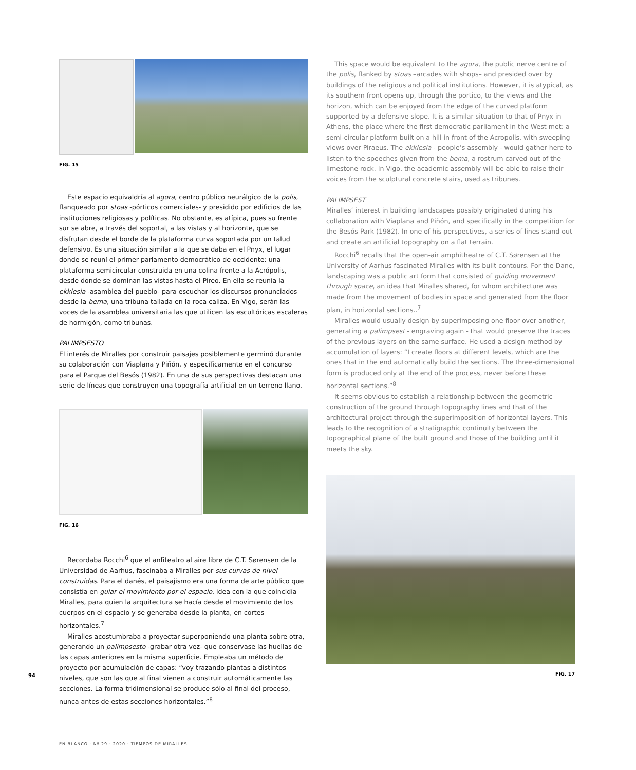FIG. 15
Este espacio equivaldría al agora, centro público neurálgico de la polis, flanqueado por stoas -pórticos comerciales- y presidido por edificios de las instituciones religiosas y políticas. No obstante, es atípica, pues su frente sur se abre, a través del soportal, a las vistas y al horizonte, que se disfrutan desde el borde de la plataforma curva soportada por un talud defensivo. Es una situación similar a la que se daba en el Pnyx, el lugar donde se reuní el primer parlamento democrático de occidente: una plataforma semicircular construida en una colina frente a la Acrópolis, desde donde se dominan las vistas hasta el Pireo. En ella se reunía la ekklesia -asamblea del pueblo- para escuchar los discursos pronunciados desde la bema, una tribuna tallada en la roca caliza. En Vigo, serán las voces de la asamblea universitaria las que utilicen las escultóricas escaleras de hormigón, como tribunas.
PALIMPSESTO
El interés de Miralles por construir paisajes posiblemente germinó durante su colaboración con Viaplana y Piñón, y específicamente en el concurso para el Parque del Besós (1982). En una de sus perspectivas destacan una serie de líneas que construyen una topografía artificial en un terreno llano.
FIG. 16
Recordaba Rocchi<sup>6</sup> que el anfiteatro al aire libre de C.T. Sørensen de la Universidad de Aarhus, fascinaba a Miralles por sus curvas de nivel construidas. Para el danés, el paisajismo era una forma de arte público que consistía en guiar el movimiento por el espacio, idea con la que coincidía Miralles, para quien la arquitectura se hacía desde el movimiento de los cuerpos en el espacio y se generaba desde la planta, en cortes horizontales.<sup>7</sup>
Miralles acostumbraba a proyectar superponiendo una planta sobre otra, generando un palimpsesto -grabar otra vez- que conservase las huellas de las capas anteriores en la misma superficie. Empleaba un método de proyecto por acumulación de capas: “voy trazando plantas a distintos niveles, que son las que al final vienen a construir automáticamente las secciones. La forma tridimensional se produce sólo al final del proceso, nunca antes de estas secciones horizontales.”<sup>8</sup>
This space would be equivalent to the agora, the public nerve centre of the polis, flanked by stoas –arcades with shops– and presided over by buildings of the religious and political institutions. However, it is atypical, as its southern front opens up, through the portico, to the views and the horizon, which can be enjoyed from the edge of the curved platform supported by a defensive slope. It is a similar situation to that of Pnyx in Athens, the place where the first democratic parliament in the West met: a semi-circular platform built on a hill in front of the Acropolis, with sweeping views over Piraeus. The ekklesia - people’s assembly - would gather here to listen to the speeches given from the bema, a rostrum carved out of the limestone rock. In Vigo, the academic assembly will be able to raise their voices from the sculptural concrete stairs, used as tribunes.
PALIMPSEST
Miralles’ interest in building landscapes possibly originated during his collaboration with Viaplana and Piñón, and specifically in the competition for the Besós Park (1982). In one of his perspectives, a series of lines stand out and create an artificial topography on a flat terrain.
Rocchi<sup>6</sup> recalls that the open-air amphitheatre of C.T. Sørensen at the University of Aarhus fascinated Miralles with its built contours. For the Dane, landscaping was a public art form that consisted of guiding movement through space, an idea that Miralles shared, for whom architecture was made from the movement of bodies in space and generated from the floor plan, in horizontal sections..<sup>7</sup>
Miralles would usually design by superimposing one floor over another, generating a palimpsest - engraving again - that would preserve the traces of the previous layers on the same surface. He used a design method by accumulation of layers: “I create floors at different levels, which are the ones that in the end automatically build the sections. The three-dimensional form is produced only at the end of the process, never before these horizontal sections.”<sup>8</sup>
It seems obvious to establish a relationship between the geometric construction of the ground through topography lines and that of the architectural project through the superimposition of horizontal layers. This leads to the recognition of a stratigraphic continuity between the topographical plane of the built ground and those of the building until it meets the sky.
FIG. 17
94
EN BLANCO · Nº 29 · 2020 · TIEMPOS DE MIRALLES